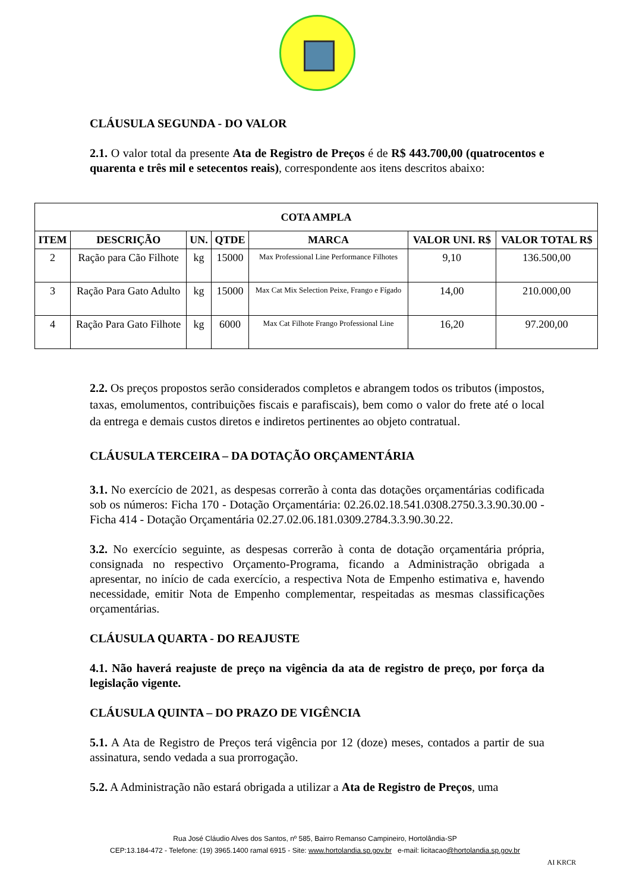CLÁUSULA SEGUNDA - DO VALOR
2.1. O valor total da presente Ata de Registro de Preços é de R$ 443.700,00 (quatrocentos e quarenta e três mil e setecentos reais), correspondente aos itens descritos abaixo:
| COTA AMPLA | | | | | | |
| --- | --- | --- | --- | --- | --- | --- |
| ITEM | DESCRIÇÃO | UN. | QTDE | MARCA | VALOR UNI. R$ | VALOR TOTAL R$ |
| 2 | Ração para Cão Filhote | kg | 15000 | Max Professional Line Performance Filhotes | 9,10 | 136.500,00 |
| 3 | Ração Para Gato Adulto | kg | 15000 | Max Cat Mix Selection Peixe, Frango e Fígado | 14,00 | 210.000,00 |
| 4 | Ração Para Gato Filhote | kg | 6000 | Max Cat Filhote Frango Professional Line | 16,20 | 97.200,00 |
2.2. Os preços propostos serão considerados completos e abrangem todos os tributos (impostos, taxas, emolumentos, contribuições fiscais e parafiscais), bem como o valor do frete até o local da entrega e demais custos diretos e indiretos pertinentes ao objeto contratual.
CLÁUSULA TERCEIRA – DA DOTAÇÃO ORÇAMENTÁRIA
3.1. No exercício de 2021, as despesas correrão à conta das dotações orçamentárias codificada sob os números: Ficha 170 - Dotação Orçamentária: 02.26.02.18.541.0308.2750.3.3.90.30.00 - Ficha 414 - Dotação Orçamentária 02.27.02.06.181.0309.2784.3.3.90.30.22.
3.2. No exercício seguinte, as despesas correrão à conta de dotação orçamentária própria, consignada no respectivo Orçamento-Programa, ficando a Administração obrigada a apresentar, no início de cada exercício, a respectiva Nota de Empenho estimativa e, havendo necessidade, emitir Nota de Empenho complementar, respeitadas as mesmas classificações orçamentárias.
CLÁUSULA QUARTA - DO REAJUSTE
4.1. Não haverá reajuste de preço na vigência da ata de registro de preço, por força da legislação vigente.
CLÁUSULA QUINTA – DO PRAZO DE VIGÊNCIA
5.1. A Ata de Registro de Preços terá vigência por 12 (doze) meses, contados a partir de sua assinatura, sendo vedada a sua prorrogação.
5.2. A Administração não estará obrigada a utilizar a Ata de Registro de Preços, uma
Rua José Cláudio Alves dos Santos, nº 585, Bairro Remanso Campineiro, Hortolândia-SP
CEP:13.184-472 - Telefone: (19) 3965.1400 ramal 6915 - Site: www.hortolandia.sp.gov.br e-mail: licitacao@hortolandia.sp.gov.br
AI KRCR